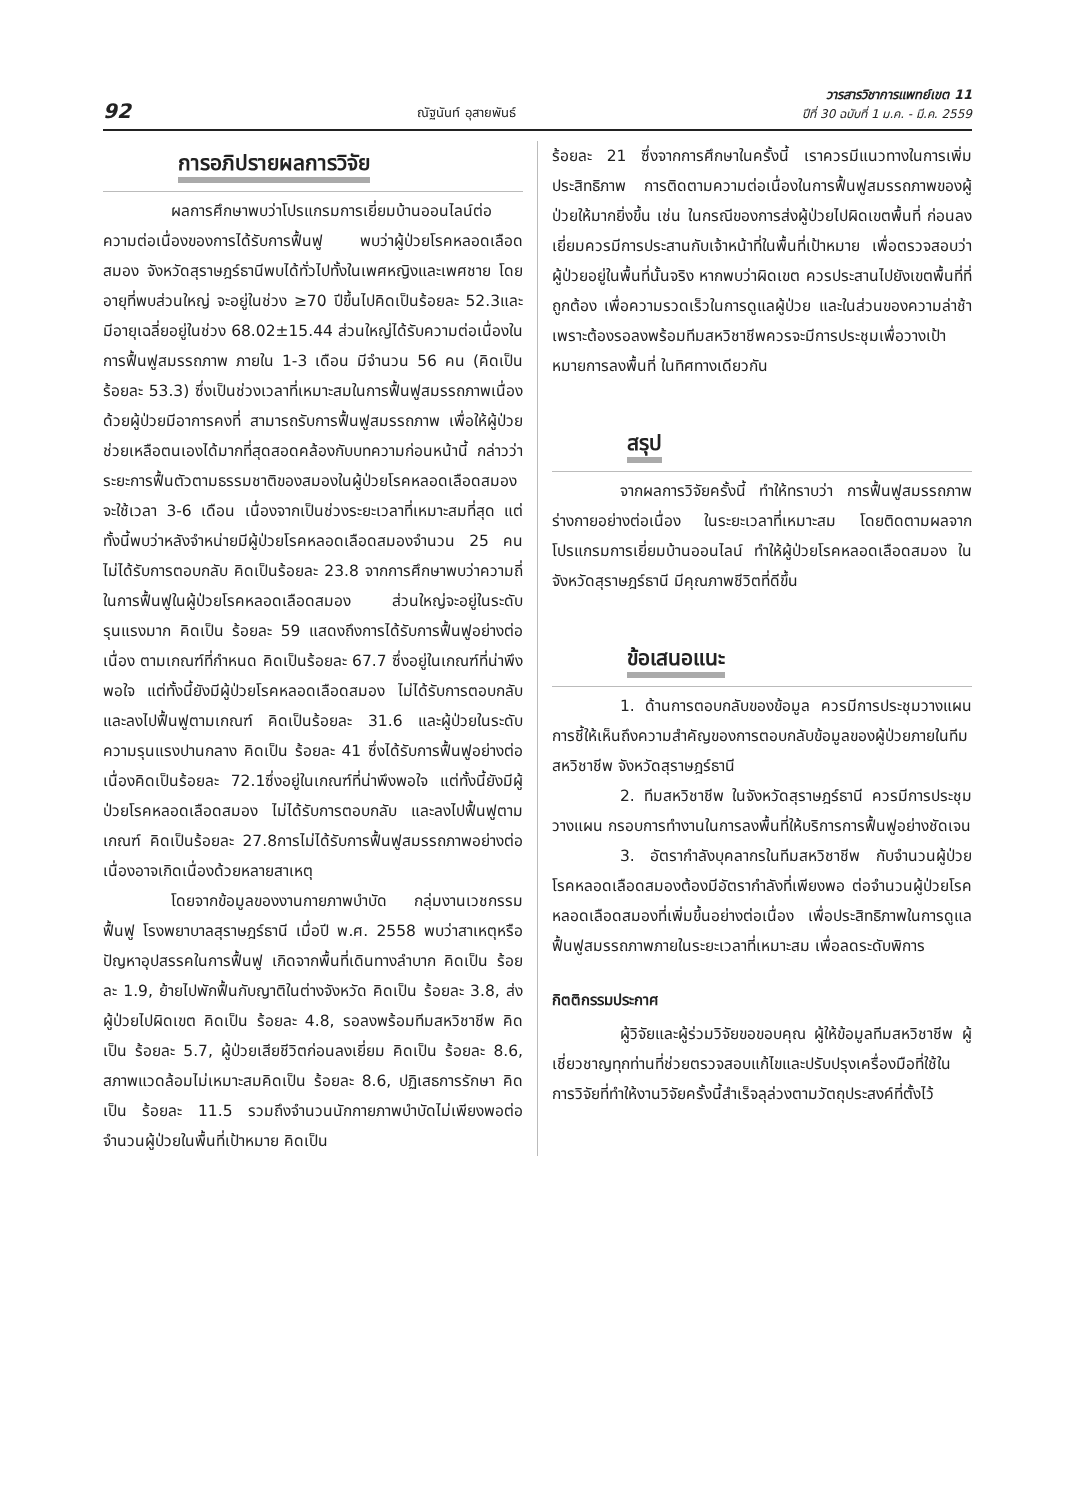92
ณัฐนันท์ อุสายพันธ์
วารสารวิชาการแพทย์เขต 11
ปีที่ 30 ฉบับที่ 1 ม.ค. - มี.ค. 2559
การอภิปรายผลการวิจัย
ผลการศึกษาพบว่าโปรแกรมการเยี่ยมบ้านออนไลน์ต่อความต่อเนื่องของการได้รับการฟื้นฟู พบว่าผู้ป่วยโรคหลอดเลือดสมอง จังหวัดสุราษฎร์ธานีพบได้ทั่วไปทั้งในเพศหญิงและเพศชาย โดยอายุที่พบส่วนใหญ่ จะอยู่ในช่วง ≥70 ปีขึ้นไปคิดเป็นร้อยละ 52.3และมีอายุเฉลี่ยอยู่ในช่วง 68.02±15.44 ส่วนใหญ่ได้รับความต่อเนื่องในการฟื้นฟูสมรรถภาพ ภายใน 1-3 เดือน มีจำนวน 56 คน (คิดเป็นร้อยละ 53.3) ซึ่งเป็นช่วงเวลาที่เหมาะสมในการฟื้นฟูสมรรถภาพเนื่องด้วยผู้ป่วยมีอาการคงที่ สามารถรับการฟื้นฟูสมรรถภาพ เพื่อให้ผู้ป่วยช่วยเหลือตนเองได้มากที่สุดสอดคล้องกับบทความก่อนหน้านี้ กล่าวว่าระยะการฟื้นตัวตามธรรมชาติของสมองในผู้ป่วยโรคหลอดเลือดสมอง จะใช้เวลา 3-6 เดือน เนื่องจากเป็นช่วงระยะเวลาที่เหมาะสมที่สุด แต่ทั้งนี้พบว่าหลังจำหน่ายมีผู้ป่วยโรคหลอดเลือดสมองจำนวน 25 คน ไม่ได้รับการตอบกลับ คิดเป็นร้อยละ 23.8 จากการศึกษาพบว่าความถี่ในการฟื้นฟูในผู้ป่วยโรคหลอดเลือดสมอง ส่วนใหญ่จะอยู่ในระดับรุนแรงมาก คิดเป็น ร้อยละ 59 แสดงถึงการได้รับการฟื้นฟูอย่างต่อเนื่อง ตามเกณฑ์ที่กำหนด คิดเป็นร้อยละ 67.7 ซึ่งอยู่ในเกณฑ์ที่น่าพึงพอใจ แต่ทั้งนี้ยังมีผู้ป่วยโรคหลอดเลือดสมอง ไม่ได้รับการตอบกลับ และลงไปฟื้นฟูตามเกณฑ์ คิดเป็นร้อยละ 31.6 และผู้ป่วยในระดับความรุนแรงปานกลาง คิดเป็น ร้อยละ 41 ซึ่งได้รับการฟื้นฟูอย่างต่อเนื่องคิดเป็นร้อยละ 72.1ซึ่งอยู่ในเกณฑ์ที่น่าพึงพอใจ แต่ทั้งนี้ยังมีผู้ป่วยโรคหลอดเลือดสมอง ไม่ได้รับการตอบกลับ และลงไปฟื้นฟูตามเกณฑ์ คิดเป็นร้อยละ 27.8การไม่ได้รับการฟื้นฟูสมรรถภาพอย่างต่อเนื่องอาจเกิดเนื่องด้วยหลายสาเหตุ
โดยจากข้อมูลของงานกายภาพบำบัด กลุ่มงานเวชกรรมฟื้นฟู โรงพยาบาลสุราษฎร์ธานี เมื่อปี พ.ศ. 2558 พบว่าสาเหตุหรือปัญหาอุปสรรคในการฟื้นฟู เกิดจากพื้นที่เดินทางลำบาก คิดเป็น ร้อยละ 1.9, ย้ายไปพักฟื้นกับญาติในต่างจังหวัด คิดเป็น ร้อยละ 3.8, ส่งผู้ป่วยไปผิดเขต คิดเป็น ร้อยละ 4.8, รอลงพร้อมทีมสหวิชาชีพ คิดเป็น ร้อยละ 5.7, ผู้ป่วยเสียชีวิตก่อนลงเยี่ยม คิดเป็น ร้อยละ 8.6, สภาพแวดล้อมไม่เหมาะสมคิดเป็น ร้อยละ 8.6, ปฏิเสธการรักษา คิดเป็น ร้อยละ 11.5 รวมถึงจำนวนนักกายภาพบำบัดไม่เพียงพอต่อจำนวนผู้ป่วยในพื้นที่เป้าหมาย คิดเป็น
ร้อยละ 21 ซึ่งจากการศึกษาในครั้งนี้ เราควรมีแนวทางในการเพิ่มประสิทธิภาพ การติดตามความต่อเนื่องในการฟื้นฟูสมรรถภาพของผู้ป่วยให้มากยิ่งขึ้น เช่น ในกรณีของการส่งผู้ป่วยไปผิดเขตพื้นที่ ก่อนลงเยี่ยมควรมีการประสานกับเจ้าหน้าที่ในพื้นที่เป้าหมาย เพื่อตรวจสอบว่าผู้ป่วยอยู่ในพื้นที่นั้นจริง หากพบว่าผิดเขต ควรประสานไปยังเขตพื้นที่ที่ถูกต้อง เพื่อความรวดเร็วในการดูแลผู้ป่วย และในส่วนของความล่าช้าเพราะต้องรอลงพร้อมทีมสหวิชาชีพควรจะมีการประชุมเพื่อวางเป้าหมายการลงพื้นที่ ในทิศทางเดียวกัน
สรุป
จากผลการวิจัยครั้งนี้ ทำให้ทราบว่า การฟื้นฟูสมรรถภาพร่างกายอย่างต่อเนื่อง ในระยะเวลาที่เหมาะสม โดยติดตามผลจากโปรแกรมการเยี่ยมบ้านออนไลน์ ทำให้ผู้ป่วยโรคหลอดเลือดสมอง ในจังหวัดสุราษฎร์ธานี มีคุณภาพชีวิตที่ดีขึ้น
ข้อเสนอแนะ
1. ด้านการตอบกลับของข้อมูล ควรมีการประชุมวางแผน การชี้ให้เห็นถึงความสำคัญของการตอบกลับข้อมูลของผู้ป่วยภายในทีมสหวิชาชีพ จังหวัดสุราษฎร์ธานี
2. ทีมสหวิชาชีพ ในจังหวัดสุราษฎร์ธานี ควรมีการประชุม วางแผน กรอบการทำงานในการลงพื้นที่ให้บริการการฟื้นฟูอย่างชัดเจน
3. อัตรากำลังบุคลากรในทีมสหวิชาชีพ กับจำนวนผู้ป่วยโรคหลอดเลือดสมองต้องมีอัตรากำลังที่เพียงพอ ต่อจำนวนผู้ป่วยโรคหลอดเลือดสมองที่เพิ่มขึ้นอย่างต่อเนื่อง เพื่อประสิทธิภาพในการดูแล ฟื้นฟูสมรรถภาพภายในระยะเวลาที่เหมาะสม เพื่อลดระดับพิการ
กิตติกรรมประกาศ
ผู้วิจัยและผู้ร่วมวิจัยขอขอบคุณ ผู้ให้ข้อมูลทีมสหวิชาชีพ ผู้เชี่ยวชาญทุกท่านที่ช่วยตรวจสอบแก้ไขและปรับปรุงเครื่องมือที่ใช้ในการวิจัยที่ทำให้งานวิจัยครั้งนี้สำเร็จลุล่วงตามวัตถุประสงค์ที่ตั้งไว้